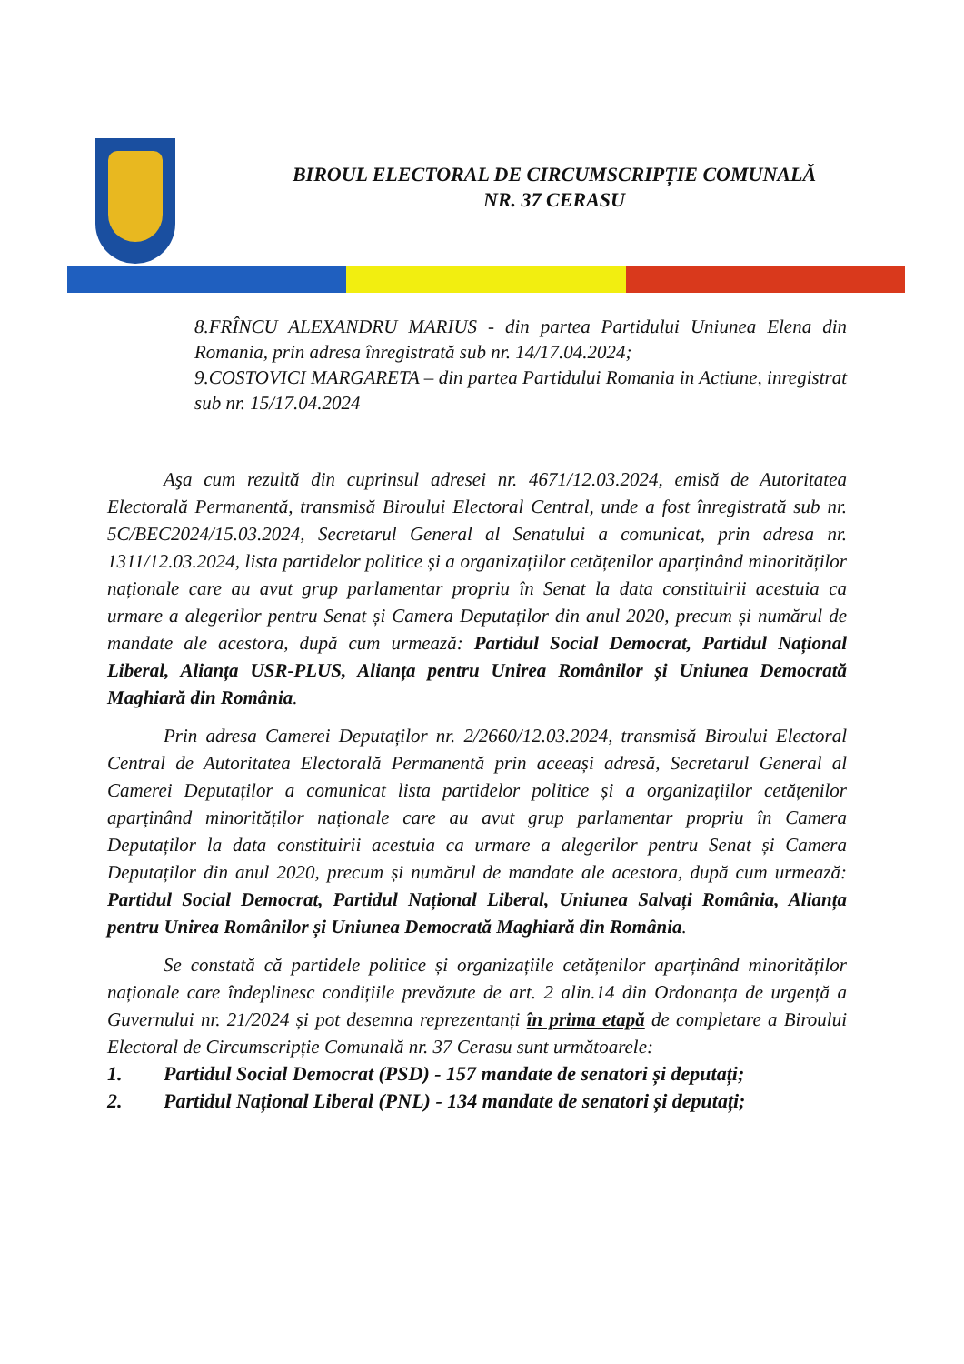BIROUL ELECTORAL DE CIRCUMSCRIPȚIE COMUNALĂ
NR. 37 CERASU
8.FRÎNCU ALEXANDRU MARIUS - din partea Partidului Uniunea Elena din Romania, prin adresa înregistrată sub nr. 14/17.04.2024;
9.COSTOVICI MARGARETA – din partea Partidului Romania in Actiune, inregistrat sub nr. 15/17.04.2024
Aşa cum rezultă din cuprinsul adresei nr. 4671/12.03.2024, emisă de Autoritatea Electorală Permanentă, transmisă Biroului Electoral Central, unde a fost înregistrată sub nr. 5C/BEC2024/15.03.2024, Secretarul General al Senatului a comunicat, prin adresa nr. 1311/12.03.2024, lista partidelor politice și a organizațiilor cetățenilor aparținând minorităților naționale care au avut grup parlamentar propriu în Senat la data constituirii acestuia ca urmare a alegerilor pentru Senat și Camera Deputaților din anul 2020, precum și numărul de mandate ale acestora, după cum urmează: Partidul Social Democrat, Partidul Național Liberal, Alianța USR-PLUS, Alianța pentru Unirea Românilor și Uniunea Democrată Maghiară din România.
Prin adresa Camerei Deputaților nr. 2/2660/12.03.2024, transmisă Biroului Electoral Central de Autoritatea Electorală Permanentă prin aceeași adresă, Secretarul General al Camerei Deputaților a comunicat lista partidelor politice și a organizațiilor cetățenilor aparținând minorităților naționale care au avut grup parlamentar propriu în Camera Deputaților la data constituirii acestuia ca urmare a alegerilor pentru Senat și Camera Deputaților din anul 2020, precum și numărul de mandate ale acestora, după cum urmează: Partidul Social Democrat, Partidul Național Liberal, Uniunea Salvați România, Alianța pentru Unirea Românilor și Uniunea Democrată Maghiară din România.
Se constată că partidele politice și organizațiile cetățenilor aparținând minorităților naționale care îndeplinesc condițiile prevăzute de art. 2 alin.14 din Ordonanța de urgență a Guvernului nr. 21/2024 și pot desemna reprezentanți în prima etapă de completare a Biroului Electoral de Circumscripție Comunală nr. 37 Cerasu sunt următoarele:
1. Partidul Social Democrat (PSD) - 157 mandate de senatori și deputați;
2. Partidul Național Liberal (PNL) - 134 mandate de senatori și deputați;